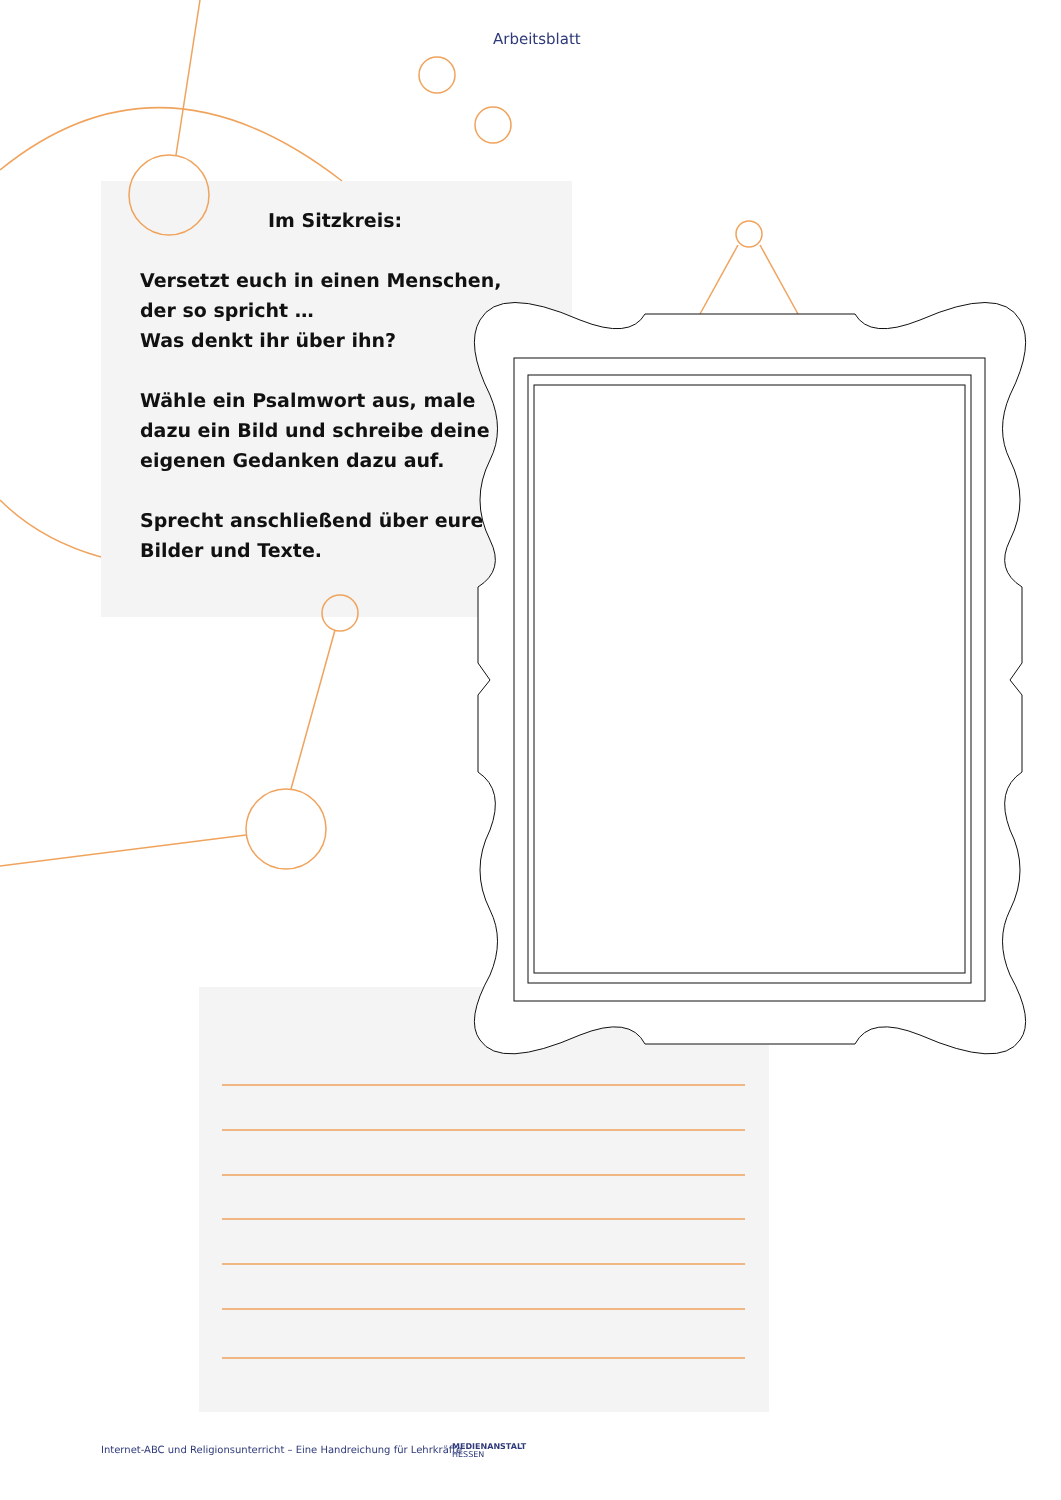Arbeitsblatt
Im Sitzkreis:
Versetzt euch in einen Menschen, der so spricht …
Was denkt ihr über ihn?
Wähle ein Psalmwort aus, male dazu ein Bild und schreibe deine eigenen Gedanken dazu auf.
Sprecht anschließend über eure Bilder und Texte.
Internet-ABC und Religionsunterricht – Eine Handreichung für Lehrkräfte
MEDIENANSTALT
HESSEN